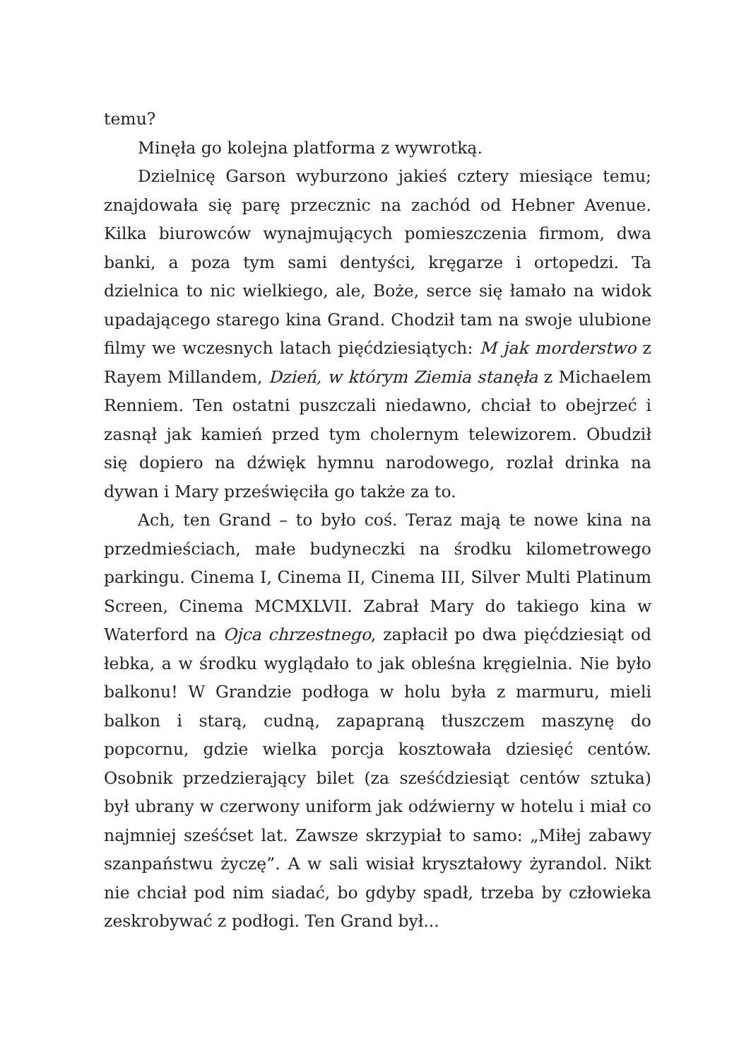temu?
Minęła go kolejna platforma z wywrotką.
Dzielnicę Garson wyburzono jakieś cztery miesiące temu; znajdowała się parę przecznic na zachód od Hebner Avenue. Kilka biurowców wynajmujących pomieszczenia firmom, dwa banki, a poza tym sami dentyści, kręgarze i ortopedzi. Ta dzielnica to nic wielkiego, ale, Boże, serce się łamało na widok upadającego starego kina Grand. Chodził tam na swoje ulubione filmy we wczesnych latach pięćdziesiątych: M jak morderstwo z Rayem Millandem, Dzień, w którym Ziemia stanęła z Michaelem Renniem. Ten ostatni puszczali niedawno, chciał to obejrzeć i zasnął jak kamień przed tym cholernym telewizorem. Obudził się dopiero na dźwięk hymnu narodowego, rozlał drinka na dywan i Mary prześwięciła go także za to.
Ach, ten Grand – to było coś. Teraz mają te nowe kina na przedmieściach, małe budyneczki na środku kilometrowego parkingu. Cinema I, Cinema II, Cinema III, Silver Multi Platinum Screen, Cinema MCMXLVII. Zabrał Mary do takiego kina w Waterford na Ojca chrzestnego, zapłacił po dwa pięćdziesiąt od łebka, a w środku wyglądało to jak obleśna kręgielnia. Nie było balkonu! W Grandzie podłoga w holu była z marmuru, mieli balkon i starą, cudną, zapapraną tłuszczem maszynę do popcornu, gdzie wielka porcja kosztowała dziesięć centów. Osobnik przedzierający bilet (za sześćdziesiąt centów sztuka) był ubrany w czerwony uniform jak odźwierny w hotelu i miał co najmniej sześćset lat. Zawsze skrzypiał to samo: „Miłej zabawy szanpaństwu życzę”. A w sali wisiał kryształowy żyrandol. Nikt nie chciał pod nim siadać, bo gdyby spadł, trzeba by człowieka zeskrobywać z podłogi. Ten Grand był...